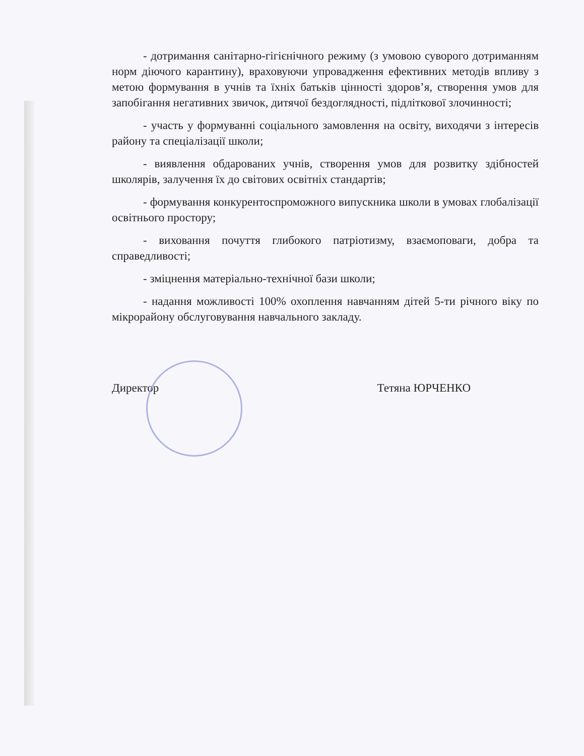- дотримання санітарно-гігієнічного режиму (з умовою суворого дотриманням норм діючого карантину), враховуючи упровадження ефективних методів впливу з метою формування в учнів та їхніх батьків цінності здоров’я, створення умов для запобігання негативних звичок, дитячої бездоглядності, підліткової злочинності;
- участь у формуванні соціального замовлення на освіту, виходячи з інтересів району та спеціалізації школи;
- виявлення обдарованих учнів, створення умов для розвитку здібностей школярів, залучення їх до світових освітніх стандартів;
- формування конкурентоспроможного випускника школи в умовах глобалізації освітнього простору;
- виховання почуття глибокого патріотизму, взаємоповаги, добра та справедливості;
- зміцнення матеріально-технічної бази школи;
- надання можливості 100% охоплення навчанням дітей 5-ти річного віку по мікрорайону обслуговування навчального закладу.
Директор Тетяна ЮРЧЕНКО